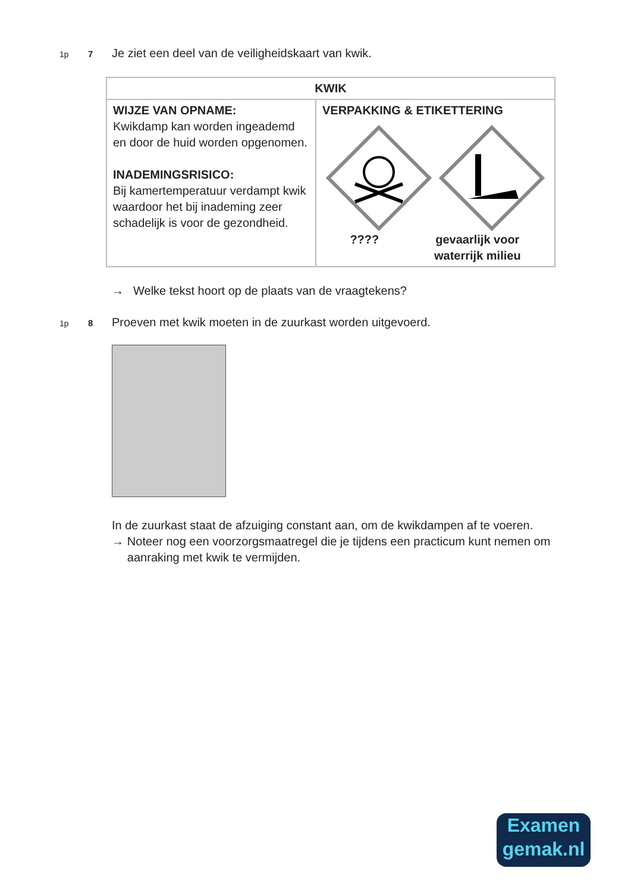1p 7
Je ziet een deel van de veiligheidskaart van kwik.
| KWIK | |
| --- | --- |
| WIJZE VAN OPNAME: Kwikdamp kan worden ingeademd en door de huid worden opgenomen. INADEMINGSRISICO: Bij kamertemperatuur verdampt kwik waardoor het bij inademing zeer schadelijk is voor de gezondheid. | VERPAKKING & ETIKETTERING ???? gevaarlijk voor waterrijk milieu |
→ Welke tekst hoort op de plaats van de vraagtekens?
1p 8
Proeven met kwik moeten in de zuurkast worden uitgevoerd.
In de zuurkast staat de afzuiging constant aan, om de kwikdampen af te voeren.
→ Noteer nog een voorzorgsmaatregel die je tijdens een practicum kunt nemen om aanraking met kwik te vermijden.
Examen
gemak.nl